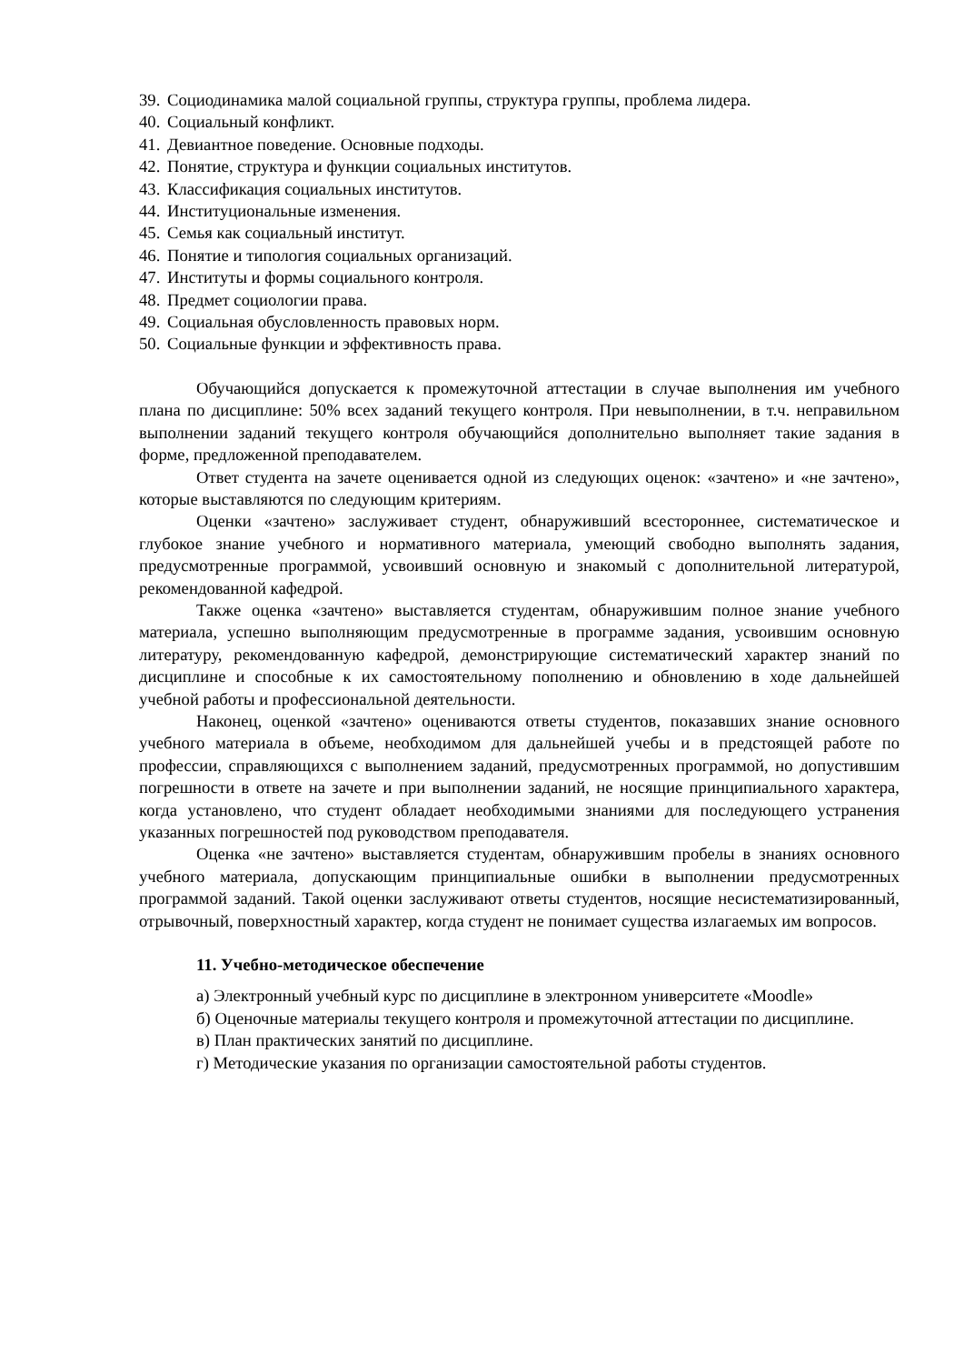39. Социодинамика малой социальной группы, структура группы, проблема лидера.
40. Социальный конфликт.
41. Девиантное поведение. Основные подходы.
42. Понятие, структура и функции социальных институтов.
43. Классификация социальных институтов.
44. Институциональные изменения.
45. Семья как социальный институт.
46. Понятие и типология социальных организаций.
47. Институты и формы социального контроля.
48. Предмет социологии права.
49. Социальная обусловленность правовых норм.
50. Социальные функции и эффективность права.
Обучающийся допускается к промежуточной аттестации в случае выполнения им учебного плана по дисциплине: 50% всех заданий текущего контроля. При невыполнении, в т.ч. неправильном выполнении заданий текущего контроля обучающийся дополнительно выполняет такие задания в форме, предложенной преподавателем.
Ответ студента на зачете оценивается одной из следующих оценок: «зачтено» и «не зачтено», которые выставляются по следующим критериям.
Оценки «зачтено» заслуживает студент, обнаруживший всестороннее, систематическое и глубокое знание учебного и нормативного материала, умеющий свободно выполнять задания, предусмотренные программой, усвоивший основную и знакомый с дополнительной литературой, рекомендованной кафедрой.
Также оценка «зачтено» выставляется студентам, обнаружившим полное знание учебного материала, успешно выполняющим предусмотренные в программе задания, усвоившим основную литературу, рекомендованную кафедрой, демонстрирующие систематический характер знаний по дисциплине и способные к их самостоятельному пополнению и обновлению в ходе дальнейшей учебной работы и профессиональной деятельности.
Наконец, оценкой «зачтено» оцениваются ответы студентов, показавших знание основного учебного материала в объеме, необходимом для дальнейшей учебы и в предстоящей работе по профессии, справляющихся с выполнением заданий, предусмотренных программой, но допустившим погрешности в ответе на зачете и при выполнении заданий, не носящие принципиального характера, когда установлено, что студент обладает необходимыми знаниями для последующего устранения указанных погрешностей под руководством преподавателя.
Оценка «не зачтено» выставляется студентам, обнаружившим пробелы в знаниях основного учебного материала, допускающим принципиальные ошибки в выполнении предусмотренных программой заданий. Такой оценки заслуживают ответы студентов, носящие несистематизированный, отрывочный, поверхностный характер, когда студент не понимает существа излагаемых им вопросов.
11. Учебно-методическое обеспечение
а) Электронный учебный курс по дисциплине в электронном университете «Moodle»
б) Оценочные материалы текущего контроля и промежуточной аттестации по дисциплине.
в) План практических занятий по дисциплине.
г) Методические указания по организации самостоятельной работы студентов.